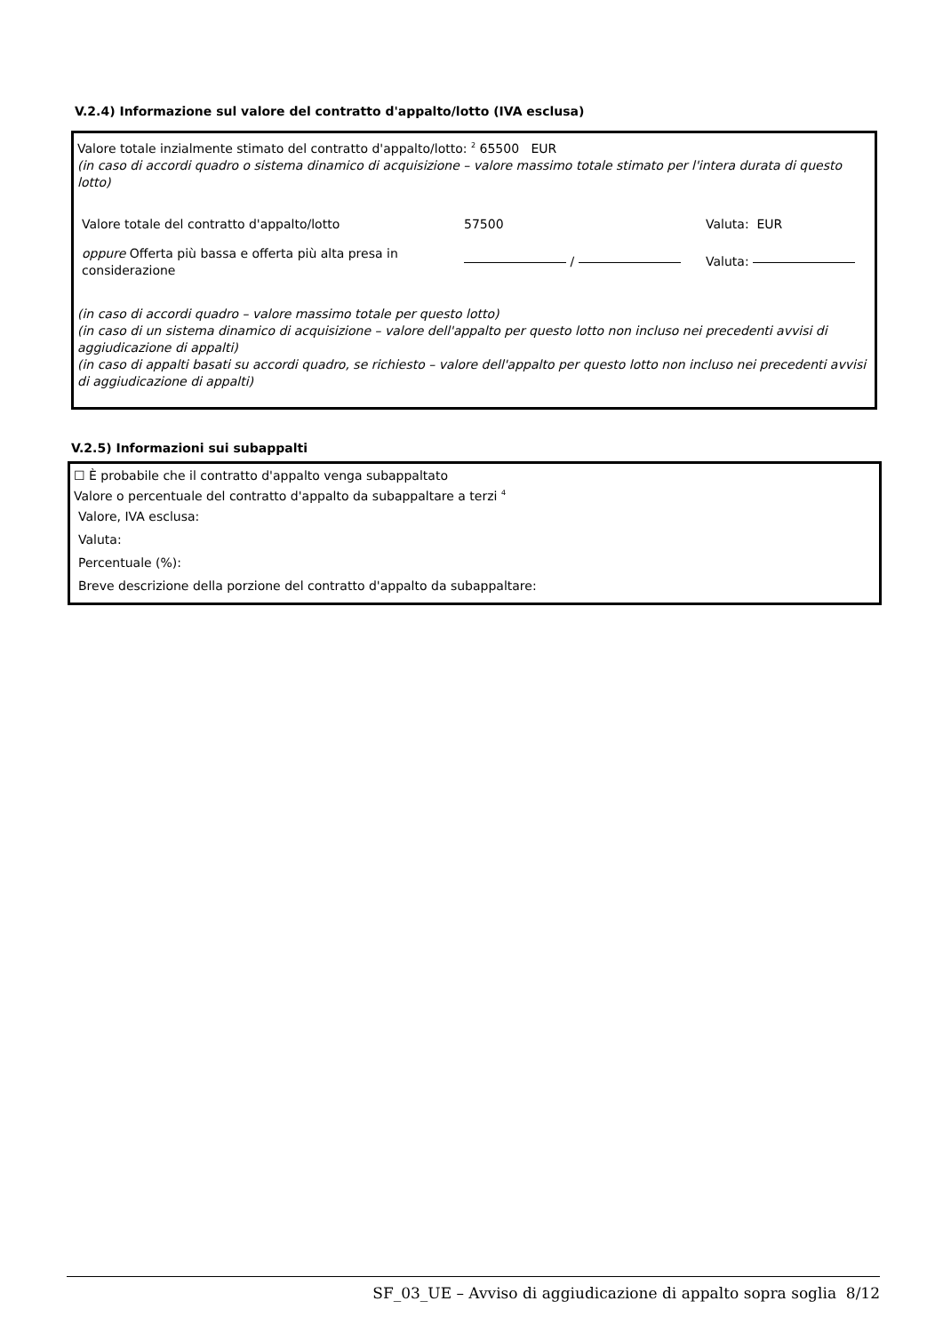V.2.4) Informazione sul valore del contratto d'appalto/lotto (IVA esclusa)
Valore totale inzialmente stimato del contratto d'appalto/lotto: <sup>2</sup> 65500 EUR
(in caso di accordi quadro o sistema dinamico di acquisizione – valore massimo totale stimato per l'intera durata di questo lotto)
Valore totale del contratto d'appalto/lotto 57500 Valuta: EUR
oppure Offerta più bassa e offerta più alta presa in considerazione / Valuta:
(in caso di accordi quadro – valore massimo totale per questo lotto)
(in caso di un sistema dinamico di acquisizione – valore dell'appalto per questo lotto non incluso nei precedenti avvisi di aggiudicazione di appalti)
(in caso di appalti basati su accordi quadro, se richiesto – valore dell'appalto per questo lotto non incluso nei precedenti avvisi di aggiudicazione di appalti)
V.2.5) Informazioni sui subappalti
☐ È probabile che il contratto d'appalto venga subappaltato
Valore o percentuale del contratto d'appalto da subappaltare a terzi <sup>4</sup>
Valore, IVA esclusa:
Valuta:
Percentuale (%):
Breve descrizione della porzione del contratto d'appalto da subappaltare:
SF_03_UE – Avviso di aggiudicazione di appalto sopra soglia 8/12